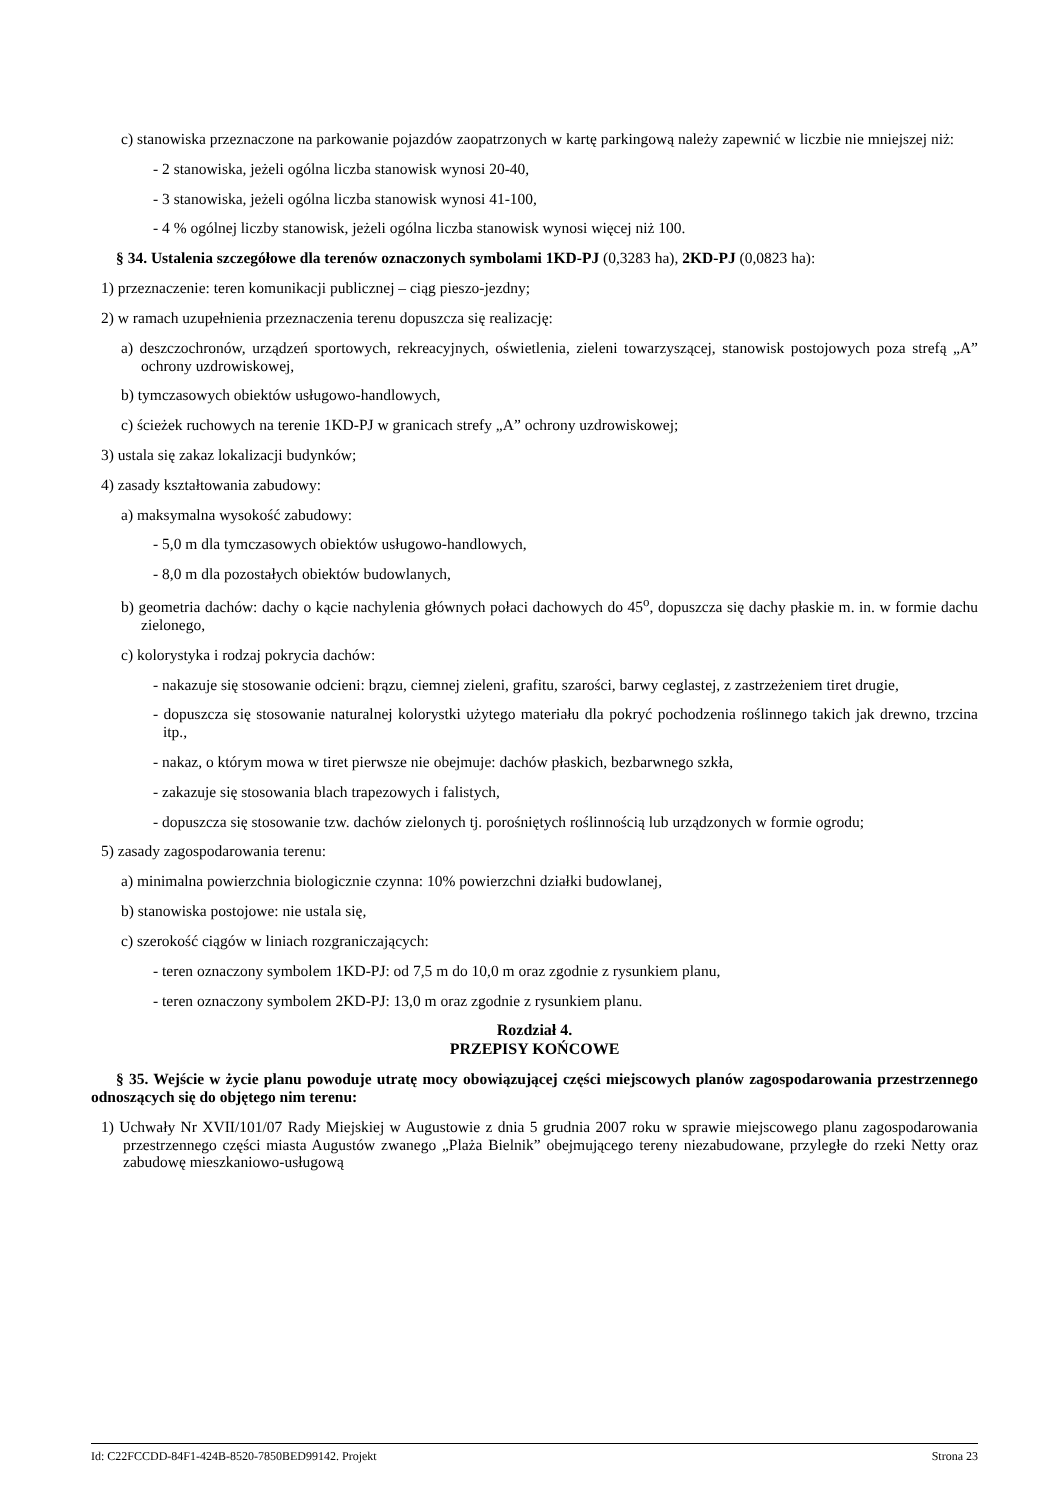c) stanowiska przeznaczone na parkowanie pojazdów zaopatrzonych w kartę parkingową należy zapewnić w liczbie nie mniejszej niż:
- 2 stanowiska, jeżeli ogólna liczba stanowisk wynosi 20-40,
- 3 stanowiska, jeżeli ogólna liczba stanowisk wynosi 41-100,
- 4 % ogólnej liczby stanowisk, jeżeli ogólna liczba stanowisk wynosi więcej niż 100.
§ 34. Ustalenia szczegółowe dla terenów oznaczonych symbolami 1KD-PJ (0,3283 ha), 2KD-PJ (0,0823 ha):
1) przeznaczenie: teren komunikacji publicznej – ciąg pieszo-jezdny;
2) w ramach uzupełnienia przeznaczenia terenu dopuszcza się realizację:
a) deszczochronów, urządzeń sportowych, rekreacyjnych, oświetlenia, zieleni towarzyszącej, stanowisk postojowych poza strefą „A” ochrony uzdrowiskowej,
b) tymczasowych obiektów usługowo-handlowych,
c) ścieżek ruchowych na terenie 1KD-PJ w granicach strefy „A” ochrony uzdrowiskowej;
3) ustala się zakaz lokalizacji budynków;
4) zasady kształtowania zabudowy:
a) maksymalna wysokość zabudowy:
- 5,0 m dla tymczasowych obiektów usługowo-handlowych,
- 8,0 m dla pozostałych obiektów budowlanych,
b) geometria dachów: dachy o kącie nachylenia głównych połaci dachowych do 45<sup>o</sup>, dopuszcza się dachy płaskie m. in. w formie dachu zielonego,
c) kolorystyka i rodzaj pokrycia dachów:
- nakazuje się stosowanie odcieni: brązu, ciemnej zieleni, grafitu, szarości, barwy ceglastej, z zastrzeżeniem tiret drugie,
- dopuszcza się stosowanie naturalnej kolorystki użytego materiału dla pokryć pochodzenia roślinnego takich jak drewno, trzcina itp.,
- nakaz, o którym mowa w tiret pierwsze nie obejmuje: dachów płaskich, bezbarwnego szkła,
- zakazuje się stosowania blach trapezowych i falistych,
- dopuszcza się stosowanie tzw. dachów zielonych tj. porośniętych roślinnością lub urządzonych w formie ogrodu;
5) zasady zagospodarowania terenu:
a) minimalna powierzchnia biologicznie czynna: 10% powierzchni działki budowlanej,
b) stanowiska postojowe: nie ustala się,
c) szerokość ciągów w liniach rozgraniczających:
- teren oznaczony symbolem 1KD-PJ: od 7,5 m do 10,0 m oraz zgodnie z rysunkiem planu,
- teren oznaczony symbolem 2KD-PJ: 13,0 m oraz zgodnie z rysunkiem planu.
Rozdział 4.
PRZEPISY KOŃCOWE
§ 35. Wejście w życie planu powoduje utratę mocy obowiązującej części miejscowych planów zagospodarowania przestrzennego odnoszących się do objętego nim terenu:
1) Uchwały Nr XVII/101/07 Rady Miejskiej w Augustowie z dnia 5 grudnia 2007 roku w sprawie miejscowego planu zagospodarowania przestrzennego części miasta Augustów zwanego „Plaża Bielnik” obejmującego tereny niezabudowane, przyległe do rzeki Netty oraz zabudowę mieszkaniowo-usługową
Id: C22FCCDD-84F1-424B-8520-7850BED99142. Projekt Strona 23